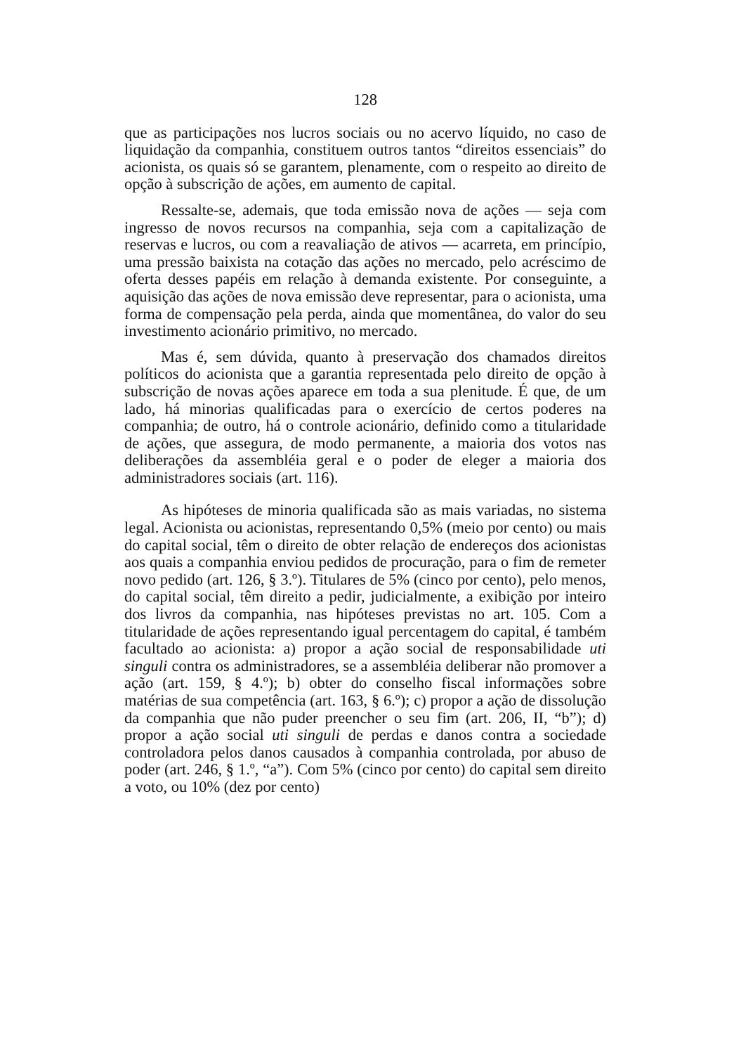128
que as participações nos lucros sociais ou no acervo líquido, no caso de liquidação da companhia, constituem outros tantos “direitos essenciais” do acionista, os quais só se garantem, plenamente, com o respeito ao direito de opção à subscrição de ações, em aumento de capital.
Ressalte-se, ademais, que toda emissão nova de ações — seja com ingresso de novos recursos na companhia, seja com a capitalização de reservas e lucros, ou com a reavaliação de ativos — acarreta, em princípio, uma pressão baixista na cotação das ações no mercado, pelo acréscimo de oferta desses papéis em relação à demanda existente. Por conseguinte, a aquisição das ações de nova emissão deve representar, para o acionista, uma forma de compensação pela perda, ainda que momentânea, do valor do seu investimento acionário primitivo, no mercado.
Mas é, sem dúvida, quanto à preservação dos chamados direitos políticos do acionista que a garantia representada pelo direito de opção à subscrição de novas ações aparece em toda a sua plenitude. É que, de um lado, há minorias qualificadas para o exercício de certos poderes na companhia; de outro, há o controle acionário, definido como a titularidade de ações, que assegura, de modo permanente, a maioria dos votos nas deliberações da assembléia geral e o poder de eleger a maioria dos administradores sociais (art. 116).
As hipóteses de minoria qualificada são as mais variadas, no sistema legal. Acionista ou acionistas, representando 0,5% (meio por cento) ou mais do capital social, têm o direito de obter relação de endereços dos acionistas aos quais a companhia enviou pedidos de procuração, para o fim de remeter novo pedido (art. 126, § 3.º). Titulares de 5% (cinco por cento), pelo menos, do capital social, têm direito a pedir, judicialmente, a exibição por inteiro dos livros da companhia, nas hipóteses previstas no art. 105. Com a titularidade de ações representando igual percentagem do capital, é também facultado ao acionista: a) propor a ação social de responsabilidade uti singuli contra os administradores, se a assembléia deliberar não promover a ação (art. 159, § 4.º); b) obter do conselho fiscal informações sobre matérias de sua competência (art. 163, § 6.º); c) propor a ação de dissolução da companhia que não puder preencher o seu fim (art. 206, II, “b”); d) propor a ação social uti singuli de perdas e danos contra a sociedade controladora pelos danos causados à companhia controlada, por abuso de poder (art. 246, § 1.º, “a”). Com 5% (cinco por cento) do capital sem direito a voto, ou 10% (dez por cento)